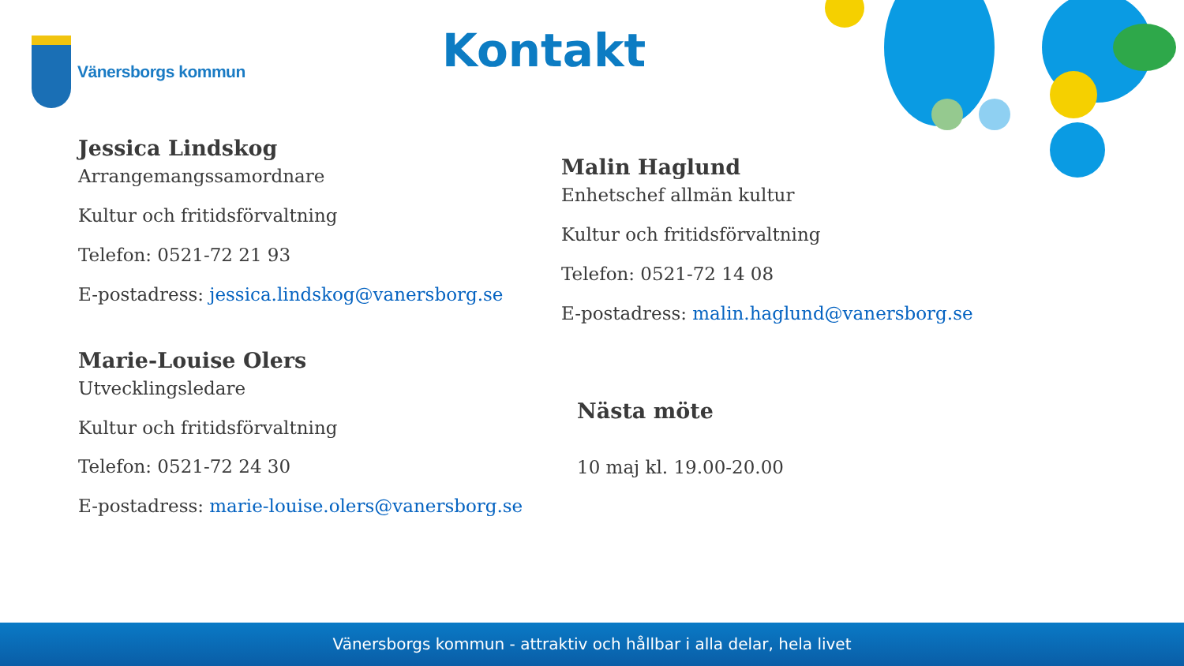Vänersborgs kommun Kontakt
Jessica Lindskog
Arrangemangssamordnare
Kultur och fritidsförvaltning
Telefon: 0521-72 21 93
E-postadress: jessica.lindskog@vanersborg.se
Marie-Louise Olers
Utvecklingsledare
Kultur och fritidsförvaltning
Telefon: 0521-72 24 30
E-postadress: marie-louise.olers@vanersborg.se
Malin Haglund
Enhetschef allmän kultur
Kultur och fritidsförvaltning
Telefon: 0521-72 14 08
E-postadress: malin.haglund@vanersborg.se
Nästa möte
10 maj kl. 19.00-20.00
Vänersborgs kommun - attraktiv och hållbar i alla delar, hela livet